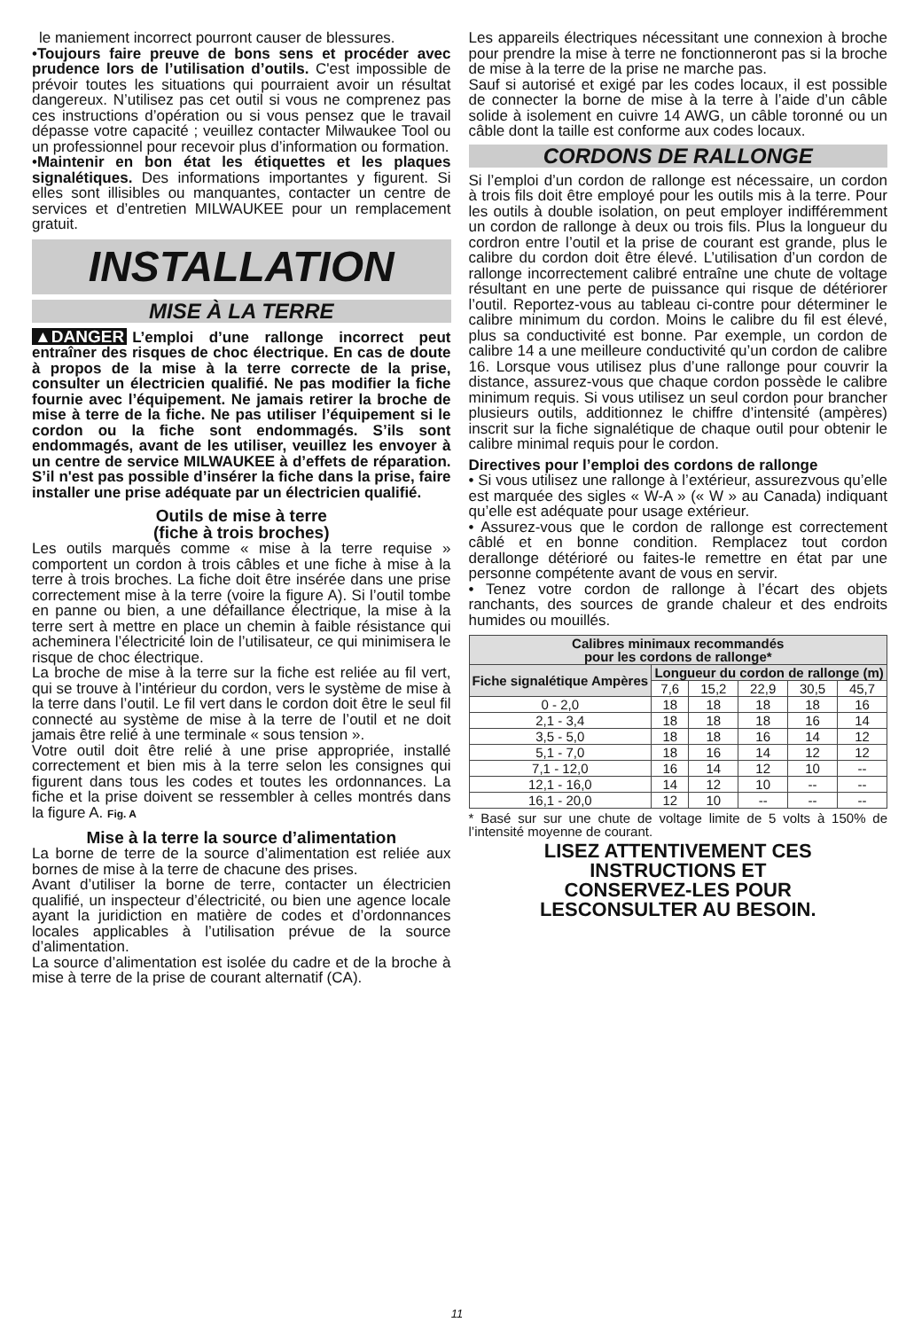le maniement incorrect pourront causer de blessures.
•Toujours faire preuve de bons sens et procéder avec prudence lors de l’utilisation d’outils. C'est impossible de prévoir toutes les situations qui pourraient avoir un résultat dangereux. N’utilisez pas cet outil si vous ne comprenez pas ces instructions d’opération ou si vous pensez que le travail dépasse votre capacité ; veuillez contacter Milwaukee Tool ou un professionnel pour recevoir plus d’information ou formation.
•Maintenir en bon état les étiquettes et les plaques signalétiques. Des informations importantes y figurent. Si elles sont illisibles ou manquantes, contacter un centre de services et d’entretien MILWAUKEE pour un remplacement gratuit.
INSTALLATION
MISE À LA TERRE
▲DANGER L’emploi d’une rallonge incorrect peut entraîner des risques de choc électrique. En cas de doute à propos de la mise à la terre correcte de la prise, consulter un électricien qualifié. Ne pas modifier la fiche fournie avec l’équipement. Ne jamais retirer la broche de mise à terre de la fiche. Ne pas utiliser l’équipement si le cordon ou la fiche sont endommagés. S’ils sont endommagés, avant de les utiliser, veuillez les envoyer à un centre de service MILWAUKEE à d’effets de réparation. S’il n'est pas possible d’insérer la fiche dans la prise, faire installer une prise adéquate par un électricien qualifié.
Outils de mise à terre
(fiche à trois broches)
Les outils marqués comme « mise à la terre requise » comportent un cordon à trois câbles et une fiche à mise à la terre à trois broches. La fiche doit être insérée dans une prise correctement mise à la terre (voire la figure A). Si l’outil tombe en panne ou bien, a une défaillance électrique, la mise à la terre sert à mettre en place un chemin à faible résistance qui acheminera l’électricité loin de l’utilisateur, ce qui minimisera le risque de choc électrique.
La broche de mise à la terre sur la fiche est reliée au fil vert, qui se trouve à l’intérieur du cordon, vers le système de mise à la terre dans l’outil. Le fil vert dans le cordon doit être le seul fil connecté au système de mise à la terre de l’outil et ne doit jamais être relié à une terminale « sous tension ».
Votre outil doit être relié à une prise appropriée, installé correctement et bien mis à la terre selon les consignes qui figurent dans tous les codes et toutes les ordonnances. La fiche et la prise doivent se ressembler à celles montrés dans la figure A. Fig. A
Mise à la terre la source d’alimentation
La borne de terre de la source d’alimentation est reliée aux bornes de mise à la terre de chacune des prises.
Avant d’utiliser la borne de terre, contacter un électricien qualifié, un inspecteur d’électricité, ou bien une agence locale ayant la juridiction en matière de codes et d’ordonnances locales applicables à l’utilisation prévue de la source d’alimentation.
La source d’alimentation est isolée du cadre et de la broche à mise à terre de la prise de courant alternatif (CA).
Les appareils électriques nécessitant une connexion à broche pour prendre la mise à terre ne fonctionneront pas si la broche de mise à la terre de la prise ne marche pas.
Sauf si autorisé et exigé par les codes locaux, il est possible de connecter la borne de mise à la terre à l’aide d’un câble solide à isolement en cuivre 14 AWG, un câble toronné ou un câble dont la taille est conforme aux codes locaux.
CORDONS DE RALLONGE
Si l’emploi d’un cordon de rallonge est nécessaire, un cordon à trois fils doit être employé pour les outils mis à la terre. Pour les outils à double isolation, on peut employer indifféremment un cordon de rallonge à deux ou trois fils. Plus la longueur du cordron entre l’outil et la prise de courant est grande, plus le calibre du cordon doit être élevé. L’utilisation d’un cordon de rallonge incorrectement calibré entraîne une chute de voltage résultant en une perte de puissance qui risque de détériorer l’outil. Reportez-vous au tableau ci-contre pour déterminer le calibre minimum du cordon. Moins le calibre du fil est élevé, plus sa conductivité est bonne. Par exemple, un cordon de calibre 14 a une meilleure conductivité qu’un cordon de calibre 16. Lorsque vous utilisez plus d’une rallonge pour couvrir la distance, assurez-vous que chaque cordon possède le calibre minimum requis. Si vous utilisez un seul cordon pour brancher plusieurs outils, additionnez le chiffre d’intensité (ampères) inscrit sur la fiche signalétique de chaque outil pour obtenir le calibre minimal requis pour le cordon.
Directives pour l’emploi des cordons de rallonge
• Si vous utilisez une rallonge à l’extérieur, assurezvous qu’elle est marquée des sigles « W-A » (« W » au Canada) indiquant qu’elle est adéquate pour usage extérieur.
• Assurez-vous que le cordon de rallonge est correctement câblé et en bonne condition. Remplacez tout cordon derallonge détérioré ou faites-le remettre en état par une personne compétente avant de vous en servir.
• Tenez votre cordon de rallonge à l’écart des objets ranchants, des sources de grande chaleur et des endroits humides ou mouillés.
| Calibres minimaux recommandés pour les cordons de rallonge* | | | | | |
| --- | --- | --- | --- | --- | --- |
| Fiche signalétique Ampères | Longueur du cordon de rallonge (m) | | | | |
| | 7,6 | 15,2 | 22,9 | 30,5 | 45,7 |
| 0 - 2,0 | 18 | 18 | 18 | 18 | 16 |
| 2,1 - 3,4 | 18 | 18 | 18 | 16 | 14 |
| 3,5 - 5,0 | 18 | 18 | 16 | 14 | 12 |
| 5,1 - 7,0 | 18 | 16 | 14 | 12 | 12 |
| 7,1 - 12,0 | 16 | 14 | 12 | 10 | -- |
| 12,1 - 16,0 | 14 | 12 | 10 | -- | -- |
| 16,1 - 20,0 | 12 | 10 | -- | -- | -- |
* Basé sur sur une chute de voltage limite de 5 volts à 150% de l’intensité moyenne de courant.
LISEZ ATTENTIVEMENT CES
INSTRUCTIONS ET
CONSERVEZ-LES POUR
LESCONSULTER AU BESOIN.
11